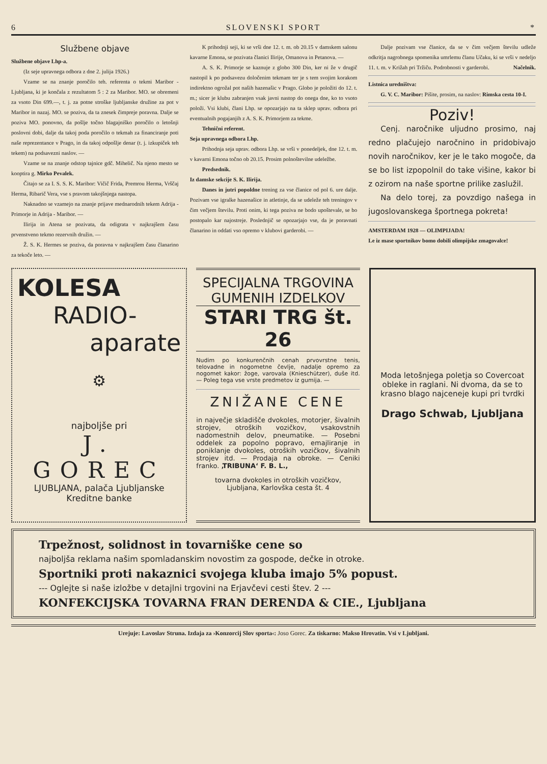6 SLOVENSKI SPORT *
Službene objave
Službene objave Lhp-a.
(Iz seje upravnega odbora z dne 2. julija 1926.)
Vzame se na znanje poročilo teh. referenta o tekmi Maribor - Ljubljana, ki je končala z rezultatom 5 : 2 za Maribor. MO. se obremeni za vsoto Din 699.—, t. j. za potne stroške ljubljanske družine za pot v Maribor in nazaj. MO. se poziva, da ta znesek čimpreje poravna. Dalje se poziva MO. ponovno, da pošlje točno blagajniško poročilo o letošnji poslovni dobi, dalje da takoj poda poročilo o tekmah za financiranje poti naše reprezentance v Prago, in da takoj odpošlje denar (t. j. izkupiček teh tekem) na podsavezni naslov. —
Vzame se na znanje odstop tajnice gdč. Mihelič. Na njeno mesto se kooptira g. Mirko Pevalek.
Čitajo se za I. S. S. K. Maribor: Vičič Frida, Premrou Herma, Vrščaj Herma, Ribarič Vera, vse s pravom takojšnjega nastopa.
Naknadno se vzamejo na znanje prijave mednarodnih tekem Adrija - Primorje in Adrija - Maribor. —
Ilirija in Atena se pozivata, da odigrata v najkrajšem času prvenstveno tekmo rezervnih družin. —
Ž. S. K. Hermes se poziva, da poravna v najkrajšem času članarino za tekoče leto. —
K prihodnji seji, ki se vrši dne 12. t. m. ob 20.15 v damskem salonu kavarne Emona, se pozivata članici Ilirije, Omanova in Petanova. —
A. S. K. Primorje se kaznuje z globo 300 Din, ker ni že v drugič nastopil k po podsavezu določenim tekmam ter je s tem svojim korakom indirektno ogrožal pot naših hazenašic v Prago. Globo je položiti do 12. t. m.; sicer je klubu zabranjen vsak javni nastop do onega dne, ko to vsoto položi. Vsi klubi, člani Lhp. se opozarjajo na ta sklep uprav. odbora pri eventualnih pogajanjih z A. S. K. Primorjem za tekme.
Tehnični referent.
Seja upravnega odbora Lhp.
Prihodnja seja uprav. odbora Lhp. se vrši v ponedeljek, dne 12. t. m. v kavarni Emona točno ob 20.15. Prosim polnoštevilne udeležbe.
Predsednik.
Iz damske sekcije S. K. Ilirija.
Danes in jutri popoldne trening za vse članice od pol 6. ure dalje. Pozivam vse igralke hazenašice in atletinje, da se udeleže teh treningov v čim večjem številu. Proti onim, ki tega poziva ne bodo upoštevale, se bo postopalo kar najostreje. Poslednjič se opozarjajo vse, da je poravnati članarino in oddati vso opremo v klubovi garderobi. —
Dalje pozivam vse članice, da se v čim večjem številu udleže odkritja nagrobnega spomenika umrlemu članu Učaku, ki se vrši v nedeljo 11. t. m. v Križah pri Tržiču. Podrobnosti v garderobi. Načelnik.
Listnica uredništva:
G. V. C. Maribor: Pišite, prosim, na naslov: Rimska cesta 10-I.
Poziv!
Cenj. naročnike uljudno prosimo, naj redno plačujejo naročnino in pridobivajo novih naročnikov, ker je le tako mogoče, da se bo list izpopolnil do take višine, kakor bi z ozirom na naše sportne prilike zaslužil.
Na delo torej, za povzdigo našega in jugoslovanskega športnega pokreta!
AMSTERDAM 1928 — OLIMPIJADA!
Le iz mase sportnikov bomo dobili olimpijske zmagovalce!
KOLESA
RADIO-
aparate
⚙
najboljše pri
J. GOREC
LJUBLJANA, palača Ljubljanske
Kreditne banke
SPECIJALNA TRGOVINA
GUMENIH IZDELKOV
STARI TRG št. 26
Nudim po konkurenčnih cenah prvovrstne tenis, telovadne in nogometne čevlje, nadalje opremo za nogomet kakor: žoge, varovala (Knieschützer), duše itd. — Poleg tega vse vrste predmetov iz gumija. —
ZNIŽANE CENE
in največje skladišče dvokoles, motorjer, šivalnih strojev, otroških vozičkov, vsakovstnih nadomestnih delov, pneumatike. — Posebni oddelek za popolno popravo, emajliranje in poniklanje dvokoles, otroških vozičkov, šivalnih strojev itd. — Prodaja na obroke. — Ceniki franko. ‚TRIBUNA‘ F. B. L.,
tovarna dvokoles in otroških vozičkov,
Ljubljana, Karlovška cesta št. 4
Moda letošnjega poletja so Covercoat obleke in raglani. Ni dvoma, da se to krasno blago najceneje kupi pri tvrdki
Drago Schwab, Ljubljana
Trpežnost, solidnost in tovarniške cene so
najboljša reklama našim spomladanskim novostim za gospode, dečke in otroke.
Sportniki proti nakaznici svojega kluba imajo 5% popust.
--- Oglejte si naše izložbe v detajlni trgovini na Erjavčevi cesti štev. 2 ---
KONFEKCIJSKA TOVARNA FRAN DERENDA & CIE., Ljubljana
Urejuje: Lavoslav Struna. Izdaja za ›Konzorcij Slov sporta‹: Joso Gorec. Za tiskarno: Makso Hrovatin. Vsi v Ljubljani.